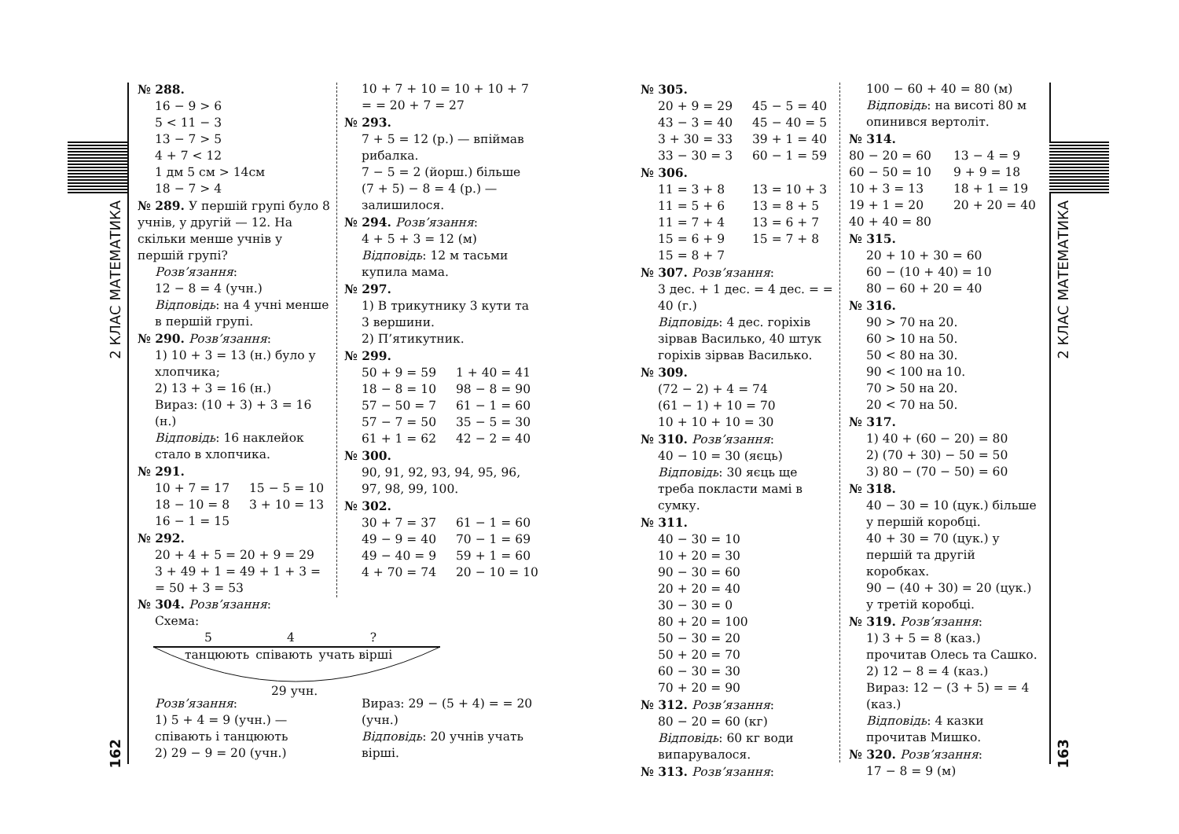2 КЛАС МАТЕМАТИКА
2 КЛАС МАТЕМАТИКА
162
163
№ 288.
16 − 9 > 6
5 < 11 − 3
13 − 7 > 5
4 + 7 < 12
1 дм 5 см > 14см
18 − 7 > 4
№ 289. У першій групі було 8 учнів, у другій — 12. На скільки менше учнів у першій групі?
Розв’язання:
12 − 8 = 4 (учн.)
Відповідь: на 4 учні менше в першій групі.
№ 290. Розв’язання:
1) 10 + 3 = 13 (н.) було у хлопчика;
2) 13 + 3 = 16 (н.)
Вираз: (10 + 3) + 3 = 16 (н.)
Відповідь: 16 наклейок стало в хлопчика.
№ 291.
10 + 7 = 17 15 − 5 = 10 18 − 10 = 8 3 + 10 = 13 16 − 1 = 15
№ 292.
20 + 4 + 5 = 20 + 9 = 29
3 + 49 + 1 = 49 + 1 + 3 = = 50 + 3 = 53
10 + 7 + 10 = 10 + 10 + 7 = = 20 + 7 = 27
№ 293.
7 + 5 = 12 (р.) — впіймав рибалка.
7 − 5 = 2 (йорш.) більше
(7 + 5) − 8 = 4 (р.) — залишилося.
№ 294. Розв’язання:
4 + 5 + 3 = 12 (м)
Відповідь: 12 м тасьми купила мама.
№ 297.
1) В трикутнику 3 кути та 3 вершини.
2) П’ятикутник.
№ 299.
50 + 9 = 59 1 + 40 = 41 18 − 8 = 10 98 − 8 = 90 57 − 50 = 7 61 − 1 = 60 57 − 7 = 50 35 − 5 = 30 61 + 1 = 62 42 − 2 = 40
№ 300.
90, 91, 92, 93, 94, 95, 96, 97, 98, 99, 100.
№ 302.
30 + 7 = 37 61 − 1 = 60 49 − 9 = 40 70 − 1 = 69 49 − 40 = 9 59 + 1 = 60 4 + 70 = 74 20 − 10 = 10
№ 304. Розв’язання:
Схема:
5 4?
танцюють співають учать вірші
29 учн.
Розв’язання:
1) 5 + 4 = 9 (учн.) — співають і танцюють
2) 29 − 9 = 20 (учн.)
Вираз: 29 − (5 + 4) = = 20 (учн.)
Відповідь: 20 учнів учать вірші.
№ 305.
20 + 9 = 29 45 − 5 = 40 43 − 3 = 40 45 − 40 = 5 3 + 30 = 33 39 + 1 = 40 33 − 30 = 3 60 − 1 = 59
№ 306.
11 = 3 + 8 13 = 10 + 3 11 = 5 + 6 13 = 8 + 5 11 = 7 + 4 13 = 6 + 7 15 = 6 + 9 15 = 7 + 8 15 = 8 + 7
№ 307. Розв’язання:
3 дес. + 1 дес. = 4 дес. = = 40 (г.)
Відповідь: 4 дес. горіхів зірвав Василько, 40 штук горіхів зірвав Василько.
№ 309.
(72 − 2) + 4 = 74
(61 − 1) + 10 = 70
10 + 10 + 10 = 30
№ 310. Розв’язання:
40 − 10 = 30 (яєць)
Відповідь: 30 яєць ще треба покласти мамі в сумку.
№ 311.
40 − 30 = 10
10 + 20 = 30
90 − 30 = 60
20 + 20 = 40
30 − 30 = 0
80 + 20 = 100
50 − 30 = 20
50 + 20 = 70
60 − 30 = 30
70 + 20 = 90
№ 312. Розв’язання:
80 − 20 = 60 (кг)
Відповідь: 60 кг води випарувалося.
№ 313. Розв’язання:
100 − 60 + 40 = 80 (м)
Відповідь: на висоті 80 м опинився вертоліт.
№ 314.
80 − 20 = 60 13 − 4 = 9 60 − 50 = 10 9 + 9 = 18 10 + 3 = 13 18 + 1 = 19 19 + 1 = 20 20 + 20 = 40 40 + 40 = 80
№ 315.
20 + 10 + 30 = 60
60 − (10 + 40) = 10
80 − 60 + 20 = 40
№ 316.
90 > 70 на 20.
60 > 10 на 50.
50 < 80 на 30.
90 < 100 на 10.
70 > 50 на 20.
20 < 70 на 50.
№ 317.
1) 40 + (60 − 20) = 80
2) (70 + 30) − 50 = 50
3) 80 − (70 − 50) = 60
№ 318.
40 − 30 = 10 (цук.) більше у першій коробці.
40 + 30 = 70 (цук.) у першій та другій коробках.
90 − (40 + 30) = 20 (цук.) у третій коробці.
№ 319. Розв’язання:
1) 3 + 5 = 8 (каз.) прочитав Олесь та Сашко.
2) 12 − 8 = 4 (каз.)
Вираз: 12 − (3 + 5) = = 4 (каз.)
Відповідь: 4 казки прочитав Мишко.
№ 320. Розв’язання:
17 − 8 = 9 (м)